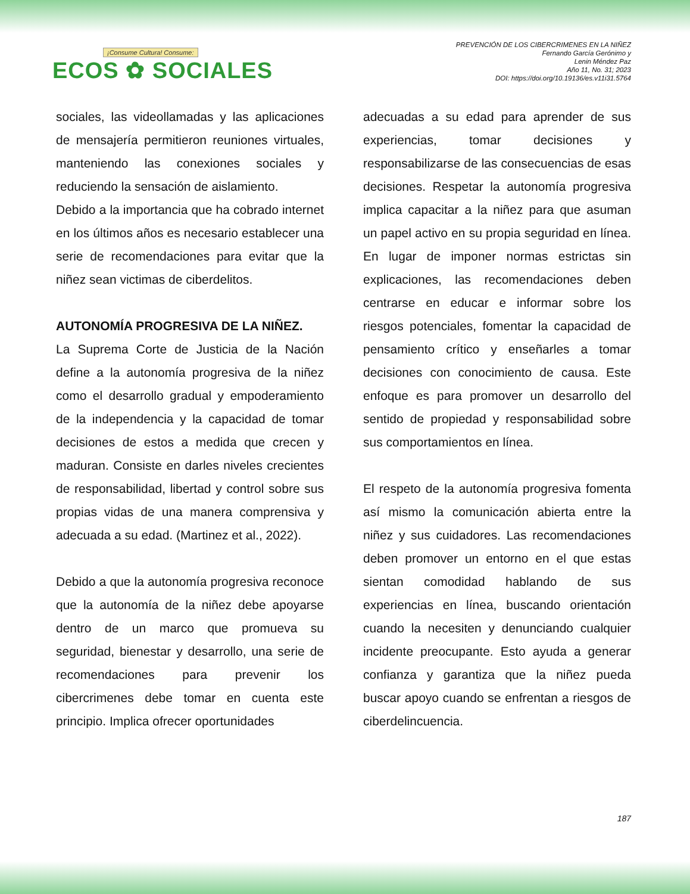¡Consume Cultura! Consume:
ECOS ✿ SOCIALES
PREVENCIÓN DE LOS CIBERCRIMENES EN LA NIÑEZ
Fernando García Gerónimo y
Lenin Méndez Paz
Año 11, No. 31; 2023
DOI: https://doi.org/10.19136/es.v11i31.5764
sociales, las videollamadas y las aplicaciones de mensajería permitieron reuniones virtuales, manteniendo las conexiones sociales y reduciendo la sensación de aislamiento.
Debido a la importancia que ha cobrado internet en los últimos años es necesario establecer una serie de recomendaciones para evitar que la niñez sean victimas de ciberdelitos.
AUTONOMÍA PROGRESIVA DE LA NIÑEZ.
La Suprema Corte de Justicia de la Nación define a la autonomía progresiva de la niñez como el desarrollo gradual y empoderamiento de la independencia y la capacidad de tomar decisiones de estos a medida que crecen y maduran. Consiste en darles niveles crecientes de responsabilidad, libertad y control sobre sus propias vidas de una manera comprensiva y adecuada a su edad. (Martinez et al., 2022).
Debido a que la autonomía progresiva reconoce que la autonomía de la niñez debe apoyarse dentro de un marco que promueva su seguridad, bienestar y desarrollo, una serie de recomendaciones para prevenir los cibercrimenes debe tomar en cuenta este principio. Implica ofrecer oportunidades
adecuadas a su edad para aprender de sus experiencias, tomar decisiones y responsabilizarse de las consecuencias de esas decisiones. Respetar la autonomía progresiva implica capacitar a la niñez para que asuman un papel activo en su propia seguridad en línea. En lugar de imponer normas estrictas sin explicaciones, las recomendaciones deben centrarse en educar e informar sobre los riesgos potenciales, fomentar la capacidad de pensamiento crítico y enseñarles a tomar decisiones con conocimiento de causa. Este enfoque es para promover un desarrollo del sentido de propiedad y responsabilidad sobre sus comportamientos en línea.
El respeto de la autonomía progresiva fomenta así mismo la comunicación abierta entre la niñez y sus cuidadores. Las recomendaciones deben promover un entorno en el que estas sientan comodidad hablando de sus experiencias en línea, buscando orientación cuando la necesiten y denunciando cualquier incidente preocupante. Esto ayuda a generar confianza y garantiza que la niñez pueda buscar apoyo cuando se enfrentan a riesgos de ciberdelincuencia.
187